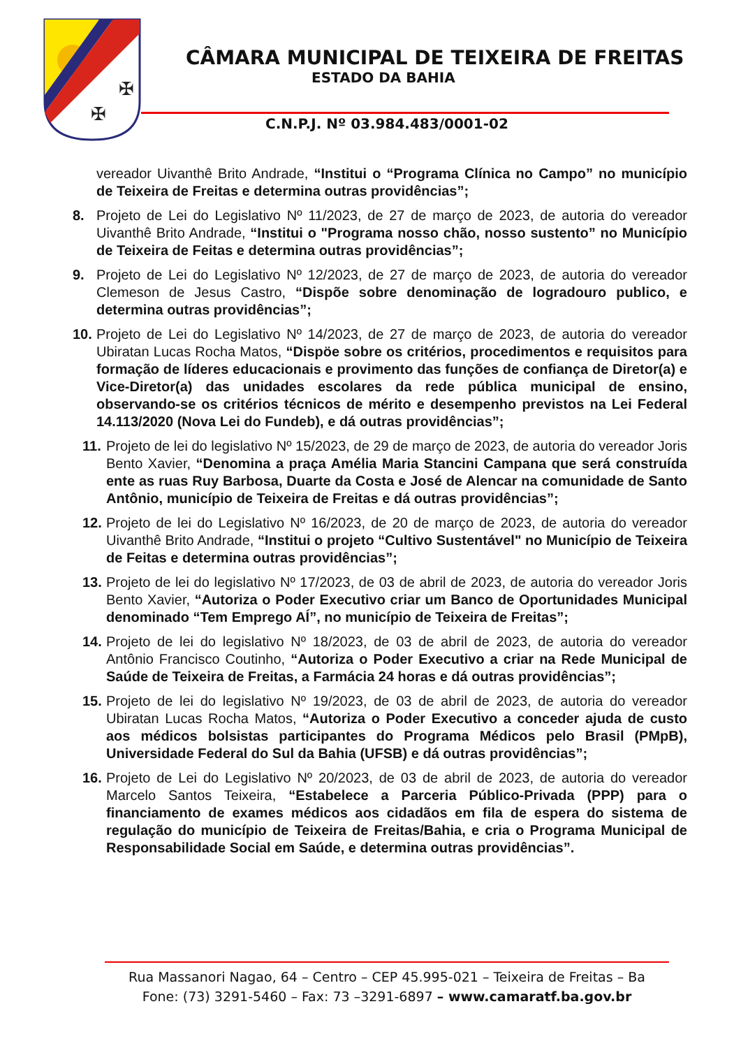✠
✠
CÂMARA MUNICIPAL DE TEIXEIRA DE FREITAS
ESTADO DA BAHIA
C.N.P.J. Nº 03.984.483/0001-02
vereador Uivanthê Brito Andrade, “Institui o “Programa Clínica no Campo” no município de Teixeira de Freitas e determina outras providências”;
8. Projeto de Lei do Legislativo Nº 11/2023, de 27 de março de 2023, de autoria do vereador Uivanthê Brito Andrade, “Institui o "Programa nosso chão, nosso sustento” no Município de Teixeira de Feitas e determina outras providências”;
9. Projeto de Lei do Legislativo Nº 12/2023, de 27 de março de 2023, de autoria do vereador Clemeson de Jesus Castro, “Dispõe sobre denominação de logradouro publico, e determina outras providências”;
10. Projeto de Lei do Legislativo Nº 14/2023, de 27 de março de 2023, de autoria do vereador Ubiratan Lucas Rocha Matos, “Dispöe sobre os critérios, procedimentos e requisitos para formação de líderes educacionais e provimento das funções de confiança de Diretor(a) e Vice-Diretor(a) das unidades escolares da rede pública municipal de ensino, observando-se os critérios técnicos de mérito e desempenho previstos na Lei Federal 14.113/2020 (Nova Lei do Fundeb), e dá outras providências”;
11. Projeto de lei do legislativo Nº 15/2023, de 29 de março de 2023, de autoria do vereador Joris Bento Xavier, “Denomina a praça Amélia Maria Stancini Campana que será construída ente as ruas Ruy Barbosa, Duarte da Costa e José de Alencar na comunidade de Santo Antônio, município de Teixeira de Freitas e dá outras providências”;
12. Projeto de lei do Legislativo Nº 16/2023, de 20 de março de 2023, de autoria do vereador Uivanthê Brito Andrade, “Institui o projeto “Cultivo Sustentável" no Município de Teixeira de Feitas e determina outras providências”;
13. Projeto de lei do legislativo Nº 17/2023, de 03 de abril de 2023, de autoria do vereador Joris Bento Xavier, “Autoriza o Poder Executivo criar um Banco de Oportunidades Municipal denominado “Tem Emprego AÍ”, no município de Teixeira de Freitas”;
14. Projeto de lei do legislativo Nº 18/2023, de 03 de abril de 2023, de autoria do vereador Antônio Francisco Coutinho, “Autoriza o Poder Executivo a criar na Rede Municipal de Saúde de Teixeira de Freitas, a Farmácia 24 horas e dá outras providências”;
15. Projeto de lei do legislativo Nº 19/2023, de 03 de abril de 2023, de autoria do vereador Ubiratan Lucas Rocha Matos, “Autoriza o Poder Executivo a conceder ajuda de custo aos médicos bolsistas participantes do Programa Médicos pelo Brasil (PMpB), Universidade Federal do Sul da Bahia (UFSB) e dá outras providências”;
16. Projeto de Lei do Legislativo Nº 20/2023, de 03 de abril de 2023, de autoria do vereador Marcelo Santos Teixeira, “Estabelece a Parceria Público-Privada (PPP) para o financiamento de exames médicos aos cidadãos em fila de espera do sistema de regulação do município de Teixeira de Freitas/Bahia, e cria o Programa Municipal de Responsabilidade Social em Saúde, e determina outras providências”.
Rua Massanori Nagao, 64 – Centro – CEP 45.995-021 – Teixeira de Freitas – Ba
Fone: (73) 3291-5460 – Fax: 73 –3291-6897 – www.camaratf.ba.gov.br